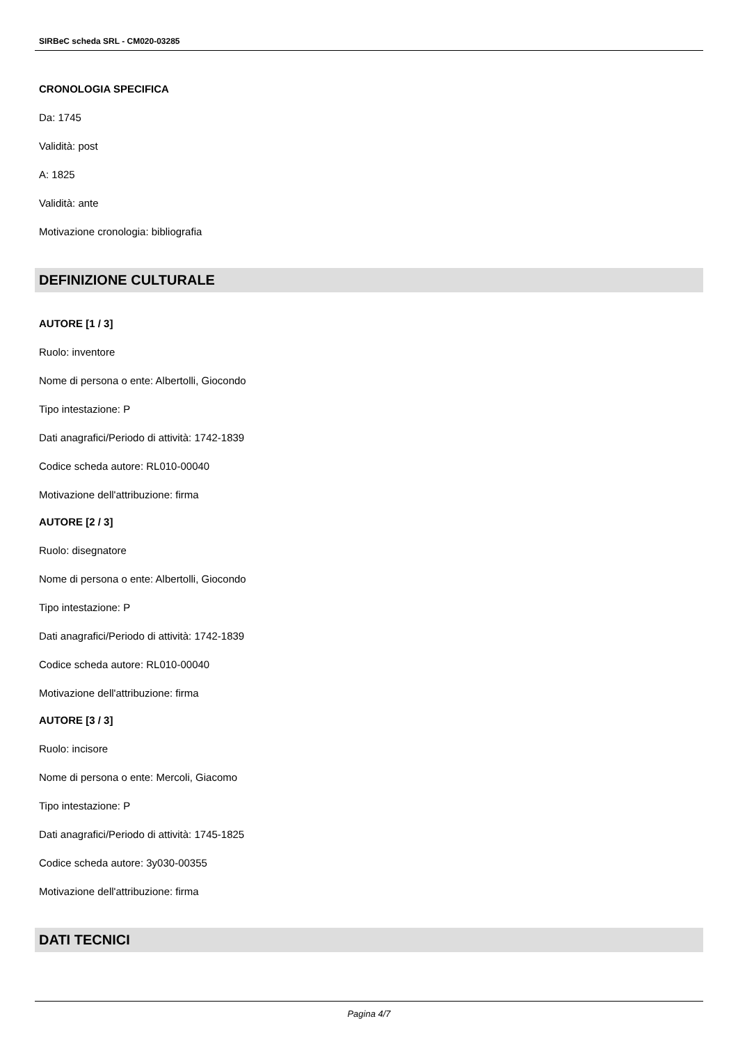SIRBeC scheda SRL - CM020-03285
CRONOLOGIA SPECIFICA
Da: 1745
Validità: post
A: 1825
Validità: ante
Motivazione cronologia: bibliografia
DEFINIZIONE CULTURALE
AUTORE [1 / 3]
Ruolo: inventore
Nome di persona o ente: Albertolli, Giocondo
Tipo intestazione: P
Dati anagrafici/Periodo di attività: 1742-1839
Codice scheda autore: RL010-00040
Motivazione dell'attribuzione: firma
AUTORE [2 / 3]
Ruolo: disegnatore
Nome di persona o ente: Albertolli, Giocondo
Tipo intestazione: P
Dati anagrafici/Periodo di attività: 1742-1839
Codice scheda autore: RL010-00040
Motivazione dell'attribuzione: firma
AUTORE [3 / 3]
Ruolo: incisore
Nome di persona o ente: Mercoli, Giacomo
Tipo intestazione: P
Dati anagrafici/Periodo di attività: 1745-1825
Codice scheda autore: 3y030-00355
Motivazione dell'attribuzione: firma
DATI TECNICI
Pagina 4/7